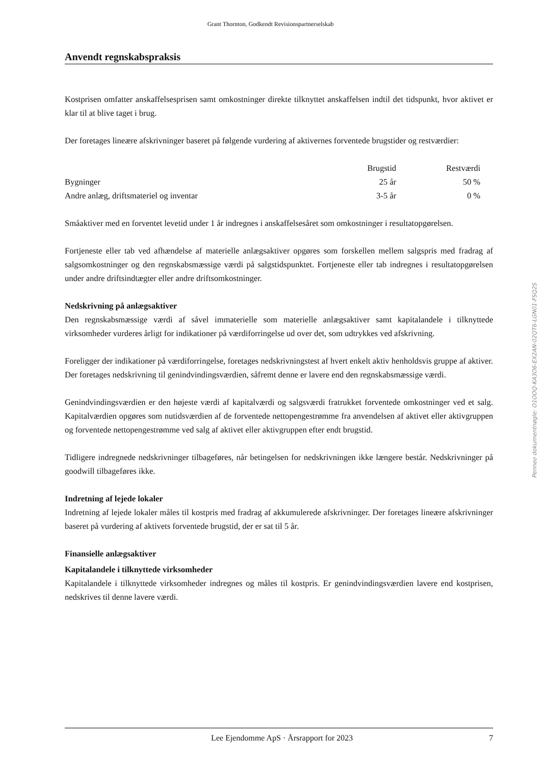Grant Thornton, Godkendt Revisionspartnerselskab
Anvendt regnskabspraksis
Kostprisen omfatter anskaffelsesprisen samt omkostninger direkte tilknyttet anskaffelsen indtil det tidspunkt, hvor aktivet er klar til at blive taget i brug.
Der foretages lineære afskrivninger baseret på følgende vurdering af aktivernes forventede brugstider og restværdier:
| | Brugstid | Restværdi |
| --- | --- | --- |
| Bygninger | 25 år | 50 % |
| Andre anlæg, driftsmateriel og inventar | 3-5 år | 0 % |
Småaktiver med en forventet levetid under 1 år indregnes i anskaffelsesåret som omkostninger i resultatopgørelsen.
Fortjeneste eller tab ved afhændelse af materielle anlægsaktiver opgøres som forskellen mellem salgspris med fradrag af salgsomkostninger og den regnskabsmæssige værdi på salgstidspunktet. Fortjeneste eller tab indregnes i resultatopgørelsen under andre driftsindtægter eller andre driftsomkostninger.
Nedskrivning på anlægsaktiver
Den regnskabsmæssige værdi af såvel immaterielle som materielle anlægsaktiver samt kapitalandele i tilknyttede virksomheder vurderes årligt for indikationer på værdiforringelse ud over det, som udtrykkes ved afskrivning.
Foreligger der indikationer på værdiforringelse, foretages nedskrivningstest af hvert enkelt aktiv henholdsvis gruppe af aktiver. Der foretages nedskrivning til genindvindingsværdien, såfremt denne er lavere end den regnskabsmæssige værdi.
Genindvindingsværdien er den højeste værdi af kapitalværdi og salgsværdi fratrukket forventede omkostninger ved et salg. Kapitalværdien opgøres som nutidsværdien af de forventede nettopengestrømme fra anvendelsen af aktivet eller aktivgruppen og forventede nettopengestrømme ved salg af aktivet eller aktivgruppen efter endt brugstid.
Tidligere indregnede nedskrivninger tilbageføres, når betingelsen for nedskrivningen ikke længere består. Nedskrivninger på goodwill tilbageføres ikke.
Indretning af lejede lokaler
Indretning af lejede lokaler måles til kostpris med fradrag af akkumulerede afskrivninger. Der foretages lineære afskrivninger baseret på vurdering af aktivets forventede brugstid, der er sat til 5 år.
Finansielle anlægsaktiver
Kapitalandele i tilknyttede virksomheder
Kapitalandele i tilknyttede virksomheder indregnes og måles til kostpris. Er genindvindingsværdien lavere end kostprisen, nedskrives til denne lavere værdi.
Penneo dokumentnøgle: O1OOQ-KA3O6-EX2AN-02QT6-LGN01-FSQ2S
Lee Ejendomme ApS · Årsrapport for 2023 7